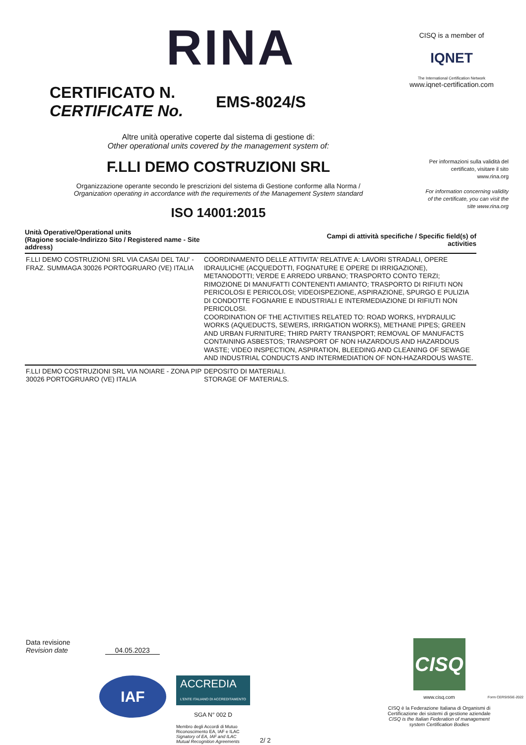RINA
CISQ is a member of
IQNET
The International Certification Network
www.iqnet-certification.com
CERTIFICATO N.
CERTIFICATE No.
EMS-8024/S
Altre unità operative coperte dal sistema di gestione di:
Other operational units covered by the management system of:
F.LLI DEMO COSTRUZIONI SRL
Organizzazione operante secondo le prescrizioni del sistema di Gestione conforme alla Norma /
Organization operating in accordance with the requirements of the Management System standard
ISO 14001:2015
Per informazioni sulla validità del certificato, visitare il sito www.rina.org
For information concerning validity of the certificate, you can visit the site www.rina.org
| Unità Operative/Operational units (Ragione sociale-Indirizzo Sito / Registered name - Site address) | Campi di attività specifiche / Specific field(s) of activities |
| --- | --- |
| F.LLI DEMO COSTRUZIONI SRL VIA CASAI DEL TAU' - FRAZ. SUMMAGA 30026 PORTOGRUARO (VE) ITALIA | COORDINAMENTO DELLE ATTIVITA' RELATIVE A: LAVORI STRADALI, OPERE IDRAULICHE (ACQUEDOTTI, FOGNATURE E OPERE DI IRRIGAZIONE), METANODOTTI; VERDE E ARREDO URBANO; TRASPORTO CONTO TERZI; RIMOZIONE DI MANUFATTI CONTENENTI AMIANTO; TRASPORTO DI RIFIUTI NON PERICOLOSI E PERICOLOSI; VIDEOISPEZIONE, ASPIRAZIONE, SPURGO E PULIZIA DI CONDOTTE FOGNARIE E INDUSTRIALI E INTERMEDIAZIONE DI RIFIUTI NON PERICOLOSI. COORDINATION OF THE ACTIVITIES RELATED TO: ROAD WORKS, HYDRAULIC WORKS (AQUEDUCTS, SEWERS, IRRIGATION WORKS), METHANE PIPES; GREEN AND URBAN FURNITURE; THIRD PARTY TRANSPORT; REMOVAL OF MANUFACTS CONTAINING ASBESTOS; TRANSPORT OF NON HAZARDOUS AND HAZARDOUS WASTE; VIDEO INSPECTION, ASPIRATION, BLEEDING AND CLEANING OF SEWAGE AND INDUSTRIAL CONDUCTS AND INTERMEDIATION OF NON-HAZARDOUS WASTE. |
| F.LLI DEMO COSTRUZIONI SRL VIA NOIARE - ZONA PIP 30026 PORTOGRUARO (VE) ITALIA | DEPOSITO DI MATERIALI. STORAGE OF MATERIALS. |
Data revisione
Revision date 04.05.2023
IAF
ACCREDIA
L'ENTE ITALIANO DI ACCREDITAMENTO
SGA N° 002 D
Membro degli Accordi di Mutuo
Riconoscimento EA, IAF e ILAC
Signatory of EA, IAF and ILAC
Mutual Recognition Agreements
2/ 2
CISQ
www.cisq.com
CISQ è la Federazione Italiana di Organismi di Certificazione dei sistemi di gestione aziendale
CISQ is the Italian Federation of management system Certification Bodies
Form CERSISGE-2022